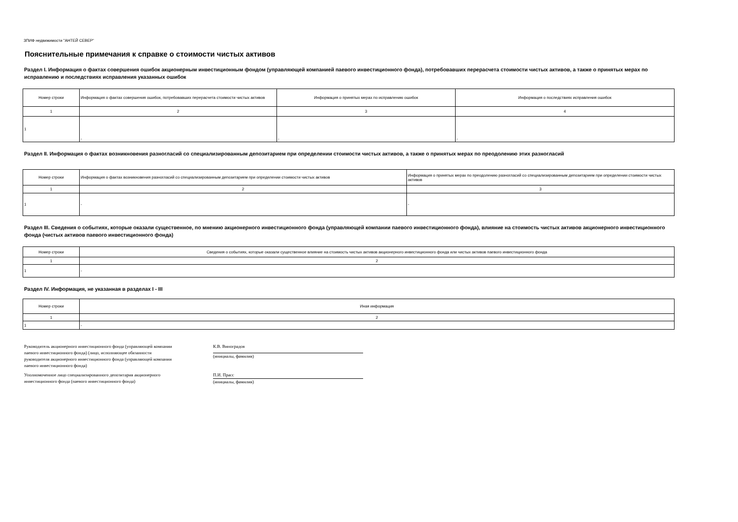ЗПИФ недвижимости "АНТЕЙ СЕВЕР"
Пояснительные примечания к справке о стоимости чистых активов
Раздел I. Информация о фактах совершения ошибок акционерным инвестиционным фондом (управляющей компанией паевого инвестиционного фонда), потребовавших перерасчета стоимости чистых активов, а также о принятых мерах по исправлению и последствиях исправления указанных ошибок
| Номер строки | Информация о фактах совершения ошибок, потребовавших перерасчета стоимости чистых активов | Информация о принятых мерах по исправлению ошибок | Информация о последствиях исправления ошибок |
| --- | --- | --- | --- |
| 1 | 2 | 3 | 4 |
| 1 | - | - | - |
Раздел II. Информация о фактах возникновения разногласий со специализированным депозитарием при определении стоимости чистых активов, а также о принятых мерах по преодолению этих разногласий
| Номер строки | Информация о фактах возникновения разногласий со специализированным депозитарием при определении стоимости чистых активов | Информация о принятых мерах по преодолению разногласий со специализированным депозитарием при определении стоимости чистых активов |
| --- | --- | --- |
| 1 | 2 | 3 |
| 1 | - | - |
Раздел III. Сведения о событиях, которые оказали существенное, по мнению акционерного инвестиционного фонда (управляющей компании паевого инвестиционного фонда), влияние на стоимость чистых активов акционерного инвестиционного фонда (чистых активов паевого инвестиционного фонда)
| Номер строки | Сведения о событиях, которые оказали существенное влияние на стоимость чистых активов акционерного инвестиционного фонда или чистых активов паевого инвестиционного фонда |
| --- | --- |
| 1 | 2 |
| 1 | - |
Раздел IV. Информация, не указанная в разделах I - III
| Номер строки | Иная информация |
| --- | --- |
| 1 | 2 |
| 1 | - |
Руководитель акционерного инвестиционного фонда (управляющей компании паевого инвестиционного фонда) (лицо, исполняющее обязанности руководителя акционерного инвестиционного фонда (управляющей компании паевого инвестиционного фонда)
К.В. Виноградов
(инициалы, фамилия)
Уполномоченное лицо специализированного депозитария акционерного инвестиционного фонда (паевого инвестиционного фонда)
П.И. Прасс
(инициалы, фамилия)